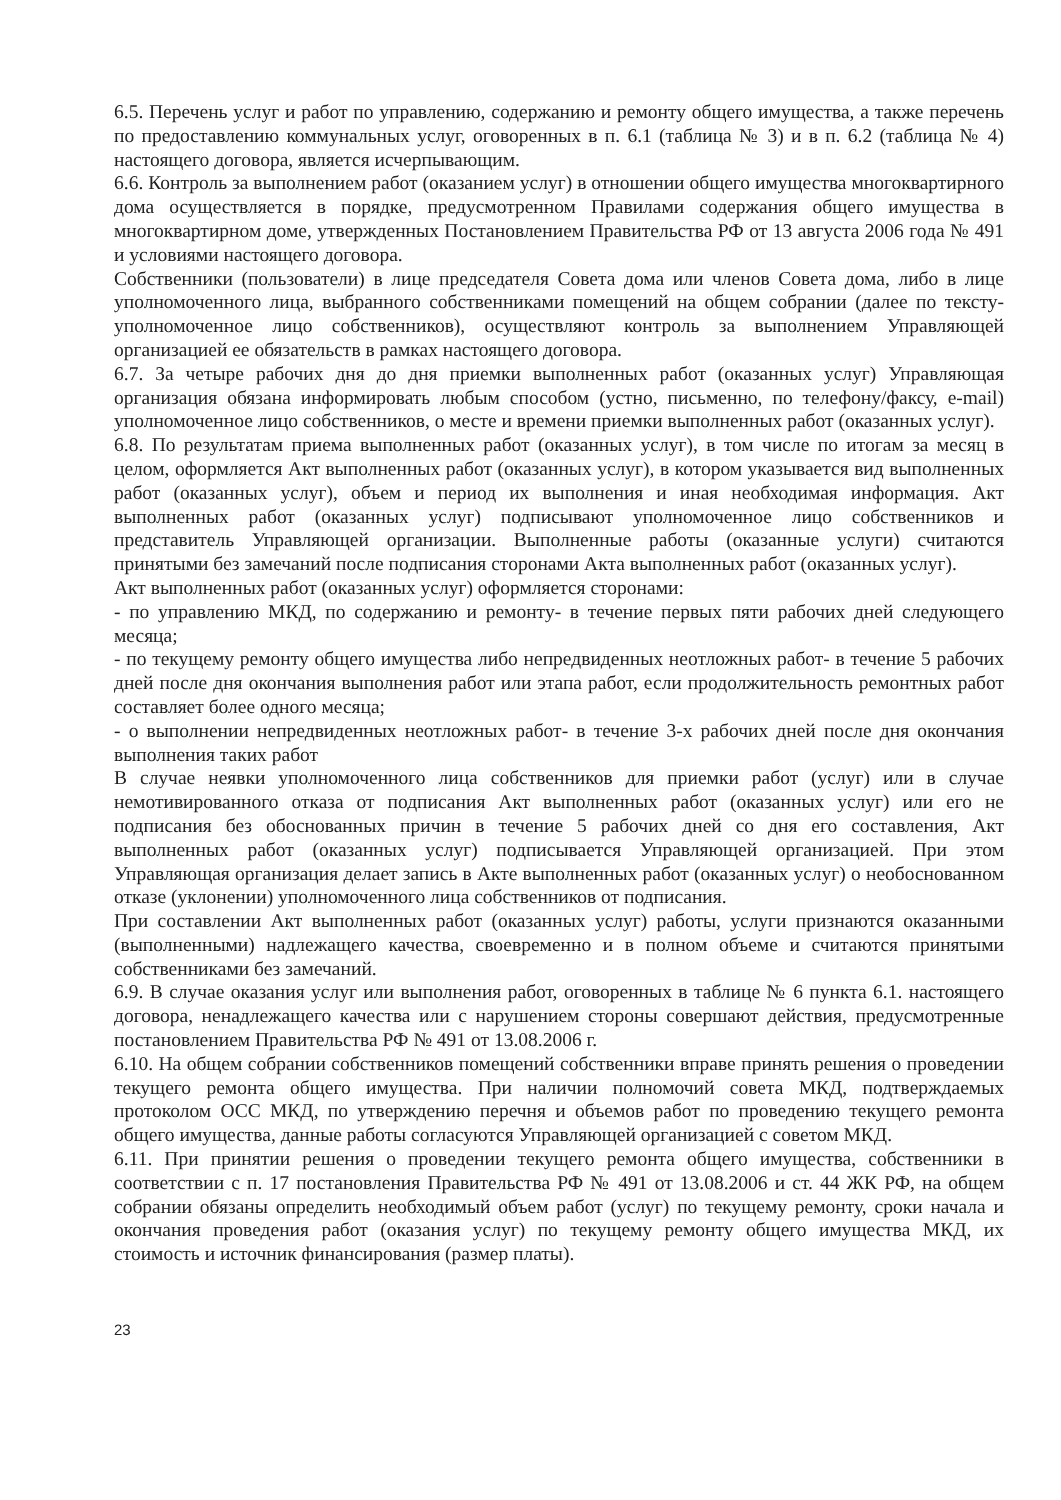6.5. Перечень услуг и работ по управлению, содержанию и ремонту общего имущества, а также перечень по предоставлению коммунальных услуг, оговоренных в п. 6.1 (таблица № 3) и в п. 6.2 (таблица № 4) настоящего договора, является исчерпывающим.
6.6. Контроль за выполнением работ (оказанием услуг) в отношении общего имущества многоквартирного дома осуществляется в порядке, предусмотренном Правилами содержания общего имущества в многоквартирном доме, утвержденных Постановлением Правительства РФ от 13 августа 2006 года № 491 и условиями настоящего договора.
Собственники (пользователи) в лице председателя Совета дома или членов Совета дома, либо в лице уполномоченного лица, выбранного собственниками помещений на общем собрании (далее по тексту- уполномоченное лицо собственников), осуществляют контроль за выполнением Управляющей организацией ее обязательств в рамках настоящего договора.
6.7. За четыре рабочих дня до дня приемки выполненных работ (оказанных услуг) Управляющая организация обязана информировать любым способом (устно, письменно, по телефону/факсу, e-mail) уполномоченное лицо собственников, о месте и времени приемки выполненных работ (оказанных услуг).
6.8. По результатам приема выполненных работ (оказанных услуг), в том числе по итогам за месяц в целом, оформляется Акт выполненных работ (оказанных услуг), в котором указывается вид выполненных работ (оказанных услуг), объем и период их выполнения и иная необходимая информация. Акт выполненных работ (оказанных услуг) подписывают уполномоченное лицо собственников и представитель Управляющей организации. Выполненные работы (оказанные услуги) считаются принятыми без замечаний после подписания сторонами Акта выполненных работ (оказанных услуг).
Акт выполненных работ (оказанных услуг) оформляется сторонами:
- по управлению МКД, по содержанию и ремонту- в течение первых пяти рабочих дней следующего месяца;
- по текущему ремонту общего имущества либо непредвиденных неотложных работ- в течение 5 рабочих дней после дня окончания выполнения работ или этапа работ, если продолжительность ремонтных работ составляет более одного месяца;
- о выполнении непредвиденных неотложных работ- в течение 3-х рабочих дней после дня окончания выполнения таких работ
В случае неявки уполномоченного лица собственников для приемки работ (услуг) или в случае немотивированного отказа от подписания Акт выполненных работ (оказанных услуг) или его не подписания без обоснованных причин в течение 5 рабочих дней со дня его составления, Акт выполненных работ (оказанных услуг) подписывается Управляющей организацией. При этом Управляющая организация делает запись в Акте выполненных работ (оказанных услуг) о необоснованном отказе (уклонении) уполномоченного лица собственников от подписания.
При составлении Акт выполненных работ (оказанных услуг) работы, услуги признаются оказанными (выполненными) надлежащего качества, своевременно и в полном объеме и считаются принятыми собственниками без замечаний.
6.9. В случае оказания услуг или выполнения работ, оговоренных в таблице № 6 пункта 6.1. настоящего договора, ненадлежащего качества или с нарушением стороны совершают действия, предусмотренные постановлением Правительства РФ № 491 от 13.08.2006 г.
6.10. На общем собрании собственников помещений собственники вправе принять решения о проведении текущего ремонта общего имущества. При наличии полномочий совета МКД, подтверждаемых протоколом ОСС МКД, по утверждению перечня и объемов работ по проведению текущего ремонта общего имущества, данные работы согласуются Управляющей организацией с советом МКД.
6.11. При принятии решения о проведении текущего ремонта общего имущества, собственники в соответствии с п. 17 постановления Правительства РФ № 491 от 13.08.2006 и ст. 44 ЖК РФ, на общем собрании обязаны определить необходимый объем работ (услуг) по текущему ремонту, сроки начала и окончания проведения работ (оказания услуг) по текущему ремонту общего имущества МКД, их стоимость и источник финансирования (размер платы).
23